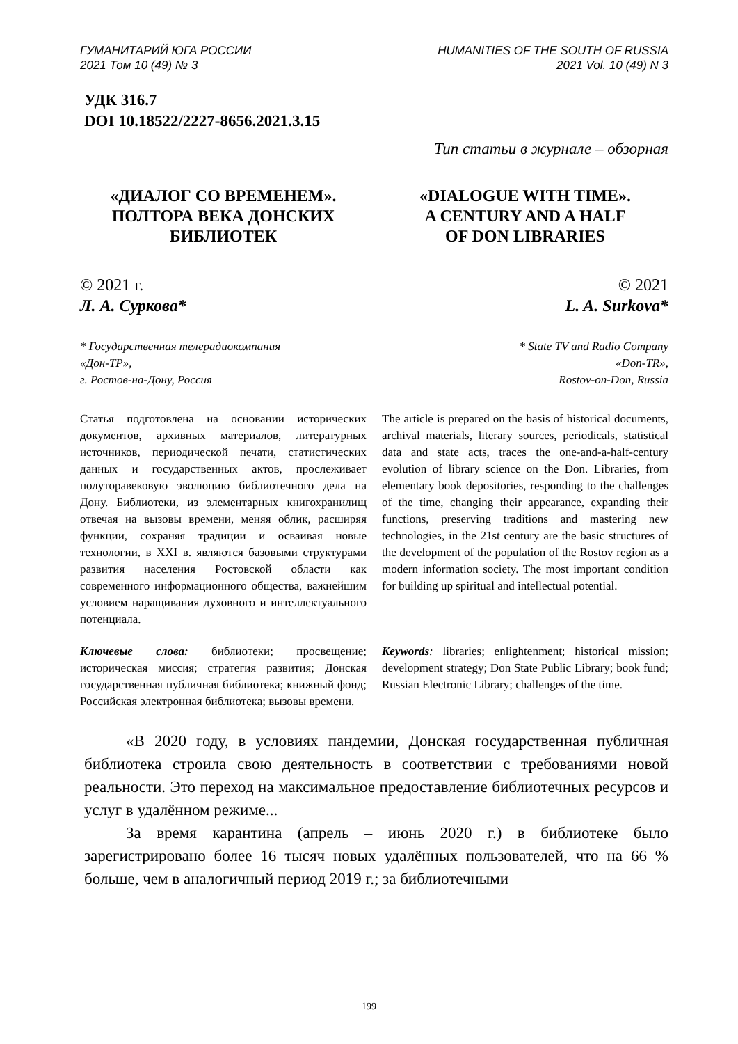ГУМАНИТАРИЙ ЮГА РОССИИ
2021 Том 10 (49) № 3
HUMANITIES OF THE SOUTH OF RUSSIA
2021 Vol. 10 (49) N 3
УДК 316.7
DOI 10.18522/2227-8656.2021.3.15
Тип статьи в журнале – обзорная
«ДИАЛОГ СО ВРЕМЕНЕМ».
ПОЛТОРА ВЕКА ДОНСКИХ
БИБЛИОТЕК
«DIALOGUE WITH TIME».
A CENTURY AND A HALF
OF DON LIBRARIES
© 2021 г.
Л. А. Суркова*
© 2021
L. A. Surkova*
* Государственная телерадиокомпания
«Дон-ТР»,
г. Ростов-на-Дону, Россия
* State TV and Radio Company
«Don-TR»,
Rostov-on-Don, Russia
Статья подготовлена на основании исторических документов, архивных материалов, литературных источников, периодической печати, статистических данных и государственных актов, прослеживает полуторавековую эволюцию библиотечного дела на Дону. Библиотеки, из элементарных книгохранилищ отвечая на вызовы времени, меняя облик, расширяя функции, сохраняя традиции и осваивая новые технологии, в XXI в. являются базовыми структурами развития населения Ростовской области как современного информационного общества, важнейшим условием наращивания духовного и интеллектуального потенциала.
The article is prepared on the basis of historical documents, archival materials, literary sources, periodicals, statistical data and state acts, traces the one-and-a-half-century evolution of library science on the Don. Libraries, from elementary book depositories, responding to the challenges of the time, changing their appearance, expanding their functions, preserving traditions and mastering new technologies, in the 21st century are the basic structures of the development of the population of the Rostov region as a modern information society. The most important condition for building up spiritual and intellectual potential.
Ключевые слова: библиотеки; просвещение; историческая миссия; стратегия развития; Донская государственная публичная библиотека; книжный фонд; Российская электронная библиотека; вызовы времени.
Keywords: libraries; enlightenment; historical mission; development strategy; Don State Public Library; book fund; Russian Electronic Library; challenges of the time.
«В 2020 году, в условиях пандемии, Донская государственная публичная библиотека строила свою деятельность в соответствии с требованиями новой реальности. Это переход на максимальное предоставление библиотечных ресурсов и услуг в удалённом режиме...
За время карантина (апрель – июнь 2020 г.) в библиотеке было зарегистрировано более 16 тысяч новых удалённых пользователей, что на 66 % больше, чем в аналогичный период 2019 г.; за библиотечными
199